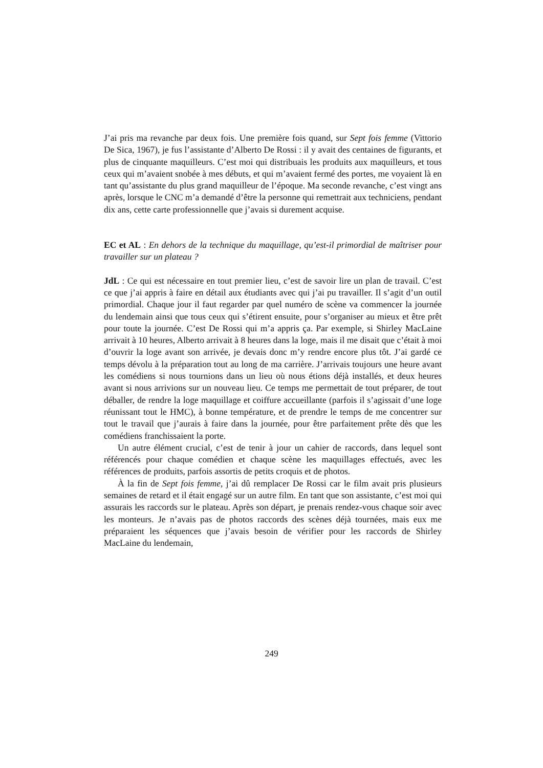J’ai pris ma revanche par deux fois. Une première fois quand, sur Sept fois femme (Vittorio De Sica, 1967), je fus l’assistante d’Alberto De Rossi : il y avait des centaines de figurants, et plus de cinquante maquilleurs. C’est moi qui distribuais les produits aux maquilleurs, et tous ceux qui m’avaient snobée à mes débuts, et qui m’avaient fermé des portes, me voyaient là en tant qu’assistante du plus grand maquilleur de l’époque. Ma seconde revanche, c’est vingt ans après, lorsque le CNC m’a demandé d’être la personne qui remettrait aux techniciens, pendant dix ans, cette carte professionnelle que j’avais si durement acquise.
EC et AL : En dehors de la technique du maquillage, qu’est-il primordial de maîtriser pour travailler sur un plateau ?
JdL : Ce qui est nécessaire en tout premier lieu, c’est de savoir lire un plan de travail. C’est ce que j’ai appris à faire en détail aux étudiants avec qui j’ai pu travailler. Il s’agit d’un outil primordial. Chaque jour il faut regarder par quel numéro de scène va commencer la journée du lendemain ainsi que tous ceux qui s’étirent ensuite, pour s’organiser au mieux et être prêt pour toute la journée. C’est De Rossi qui m’a appris ça. Par exemple, si Shirley MacLaine arrivait à 10 heures, Alberto arrivait à 8 heures dans la loge, mais il me disait que c’était à moi d’ouvrir la loge avant son arrivée, je devais donc m’y rendre encore plus tôt. J’ai gardé ce temps dévolu à la préparation tout au long de ma carrière. J’arrivais toujours une heure avant les comédiens si nous tournions dans un lieu où nous étions déjà installés, et deux heures avant si nous arrivions sur un nouveau lieu. Ce temps me permettait de tout préparer, de tout déballer, de rendre la loge maquillage et coiffure accueillante (parfois il s’agissait d’une loge réunissant tout le HMC), à bonne température, et de prendre le temps de me concentrer sur tout le travail que j’aurais à faire dans la journée, pour être parfaitement prête dès que les comédiens franchissaient la porte.
Un autre élément crucial, c’est de tenir à jour un cahier de raccords, dans lequel sont référencés pour chaque comédien et chaque scène les maquillages effectués, avec les références de produits, parfois assortis de petits croquis et de photos.
À la fin de Sept fois femme, j’ai dû remplacer De Rossi car le film avait pris plusieurs semaines de retard et il était engagé sur un autre film. En tant que son assistante, c’est moi qui assurais les raccords sur le plateau. Après son départ, je prenais rendez-vous chaque soir avec les monteurs. Je n’avais pas de photos raccords des scènes déjà tournées, mais eux me préparaient les séquences que j’avais besoin de vérifier pour les raccords de Shirley MacLaine du lendemain,
249